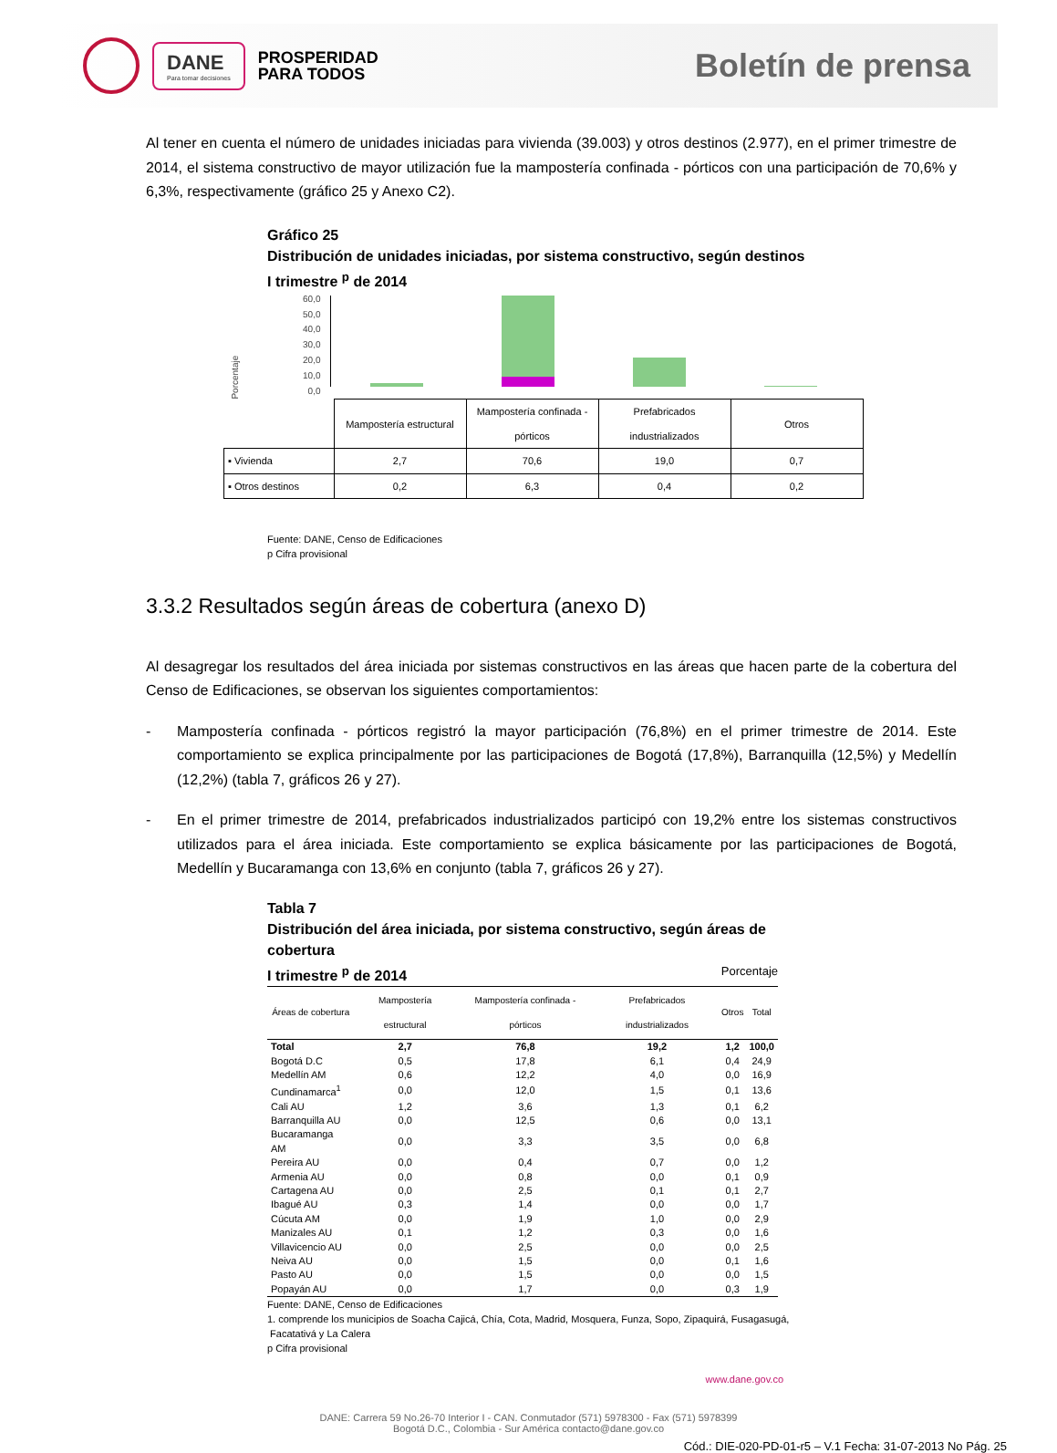DANE
Para tomar decisiones
PROSPERIDAD
PARA TODOS
Boletín de prensa
Al tener en cuenta el número de unidades iniciadas para vivienda (39.003) y otros destinos (2.977), en el primer trimestre de 2014, el sistema constructivo de mayor utilización fue la mampostería confinada - pórticos con una participación de 70,6% y 6,3%, respectivamente (gráfico 25 y Anexo C2).
Gráfico 25
Distribución de unidades iniciadas, por sistema constructivo, según destinos
I trimestre <sup>p</sup> de 2014
Porcentaje
60,0
50,0
40,0
30,0
20,0
10,0
0,0
| | Mampostería estructural | Mampostería confinada - pórticos | Prefabricados industrializados | Otros |
| ▪ Vivienda | 2,7 | 70,6 | 19,0 | 0,7 |
| ▪ Otros destinos | 0,2 | 6,3 | 0,4 | 0,2 |
Fuente: DANE, Censo de Edificaciones
p Cifra provisional
3.3.2 Resultados según áreas de cobertura (anexo D)
Al desagregar los resultados del área iniciada por sistemas constructivos en las áreas que hacen parte de la cobertura del Censo de Edificaciones, se observan los siguientes comportamientos:
- Mampostería confinada - pórticos registró la mayor participación (76,8%) en el primer trimestre de 2014. Este comportamiento se explica principalmente por las participaciones de Bogotá (17,8%), Barranquilla (12,5%) y Medellín (12,2%) (tabla 7, gráficos 26 y 27).
- En el primer trimestre de 2014, prefabricados industrializados participó con 19,2% entre los sistemas constructivos utilizados para el área iniciada. Este comportamiento se explica básicamente por las participaciones de Bogotá, Medellín y Bucaramanga con 13,6% en conjunto (tabla 7, gráficos 26 y 27).
Tabla 7
Distribución del área iniciada, por sistema constructivo, según áreas de cobertura
I trimestre <sup>p</sup> de 2014 Porcentaje
| Áreas de cobertura | Mampostería estructural | Mampostería confinada - pórticos | Prefabricados industrializados | Otros | Total |
| --- | --- | --- | --- | --- | --- |
| Total | 2,7 | 76,8 | 19,2 | 1,2 | 100,0 |
| Bogotá D.C | 0,5 | 17,8 | 6,1 | 0,4 | 24,9 |
| Medellín AM | 0,6 | 12,2 | 4,0 | 0,0 | 16,9 |
| Cundinamarca<sup>1</sup> | 0,0 | 12,0 | 1,5 | 0,1 | 13,6 |
| Cali AU | 1,2 | 3,6 | 1,3 | 0,1 | 6,2 |
| Barranquilla AU | 0,0 | 12,5 | 0,6 | 0,0 | 13,1 |
| Bucaramanga AM | 0,0 | 3,3 | 3,5 | 0,0 | 6,8 |
| Pereira AU | 0,0 | 0,4 | 0,7 | 0,0 | 1,2 |
| Armenia AU | 0,0 | 0,8 | 0,0 | 0,1 | 0,9 |
| Cartagena AU | 0,0 | 2,5 | 0,1 | 0,1 | 2,7 |
| Ibagué AU | 0,3 | 1,4 | 0,0 | 0,0 | 1,7 |
| Cúcuta AM | 0,0 | 1,9 | 1,0 | 0,0 | 2,9 |
| Manizales AU | 0,1 | 1,2 | 0,3 | 0,0 | 1,6 |
| Villavicencio AU | 0,0 | 2,5 | 0,0 | 0,0 | 2,5 |
| Neiva AU | 0,0 | 1,5 | 0,0 | 0,1 | 1,6 |
| Pasto AU | 0,0 | 1,5 | 0,0 | 0,0 | 1,5 |
| Popayán AU | 0,0 | 1,7 | 0,0 | 0,3 | 1,9 |
Fuente: DANE, Censo de Edificaciones
1. comprende los municipios de Soacha Cajicá, Chía, Cota, Madrid, Mosquera, Funza, Sopo, Zipaquirá, Fusagasugá,
Facatativá y La Calera
p Cifra provisional
www.dane.gov.co
DANE: Carrera 59 No.26-70 Interior I - CAN. Conmutador (571) 5978300 - Fax (571) 5978399
Bogotá D.C., Colombia - Sur América contacto@dane.gov.co
Cód.: DIE-020-PD-01-r5 – V.1 Fecha: 31-07-2013 No Pág. 25